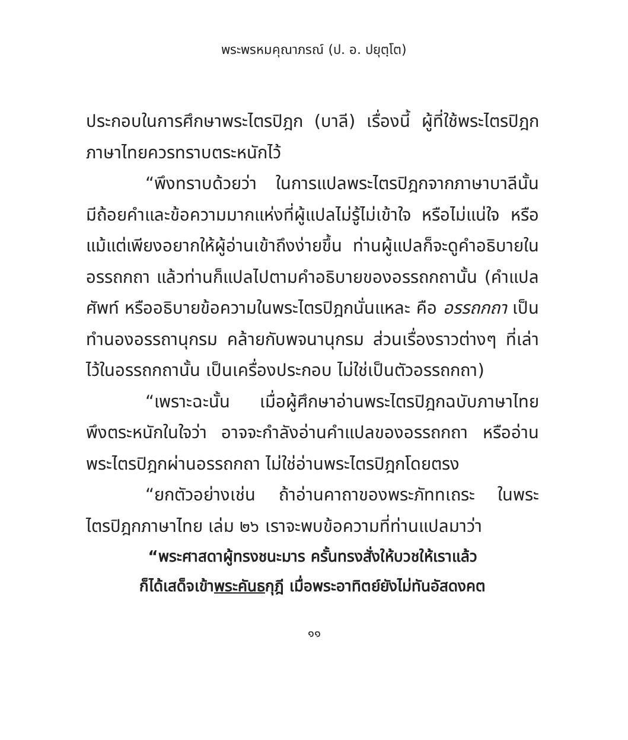พระพรหมคุณาภรณ์ (ป. อ. ปยุตฺโต)
ประกอบในการศึกษาพระไตรปิฎก (บาลี) เรื่องนี้ ผู้ที่ใช้พระไตรปิฎกภาษาไทยควรทราบตระหนักไว้
“พึงทราบด้วยว่า ในการแปลพระไตรปิฎกจากภาษาบาลีนั้น มีถ้อยคำและข้อความมากแห่งที่ผู้แปลไม่รู้ไม่เข้าใจ หรือไม่แน่ใจ หรือแม้แต่เพียงอยากให้ผู้อ่านเข้าถึงง่ายขึ้น ท่านผู้แปลก็จะดูคำอธิบายในอรรถกถา แล้วท่านก็แปลไปตามคำอธิบายของอรรถกถานั้น (คำแปลศัพท์ หรืออธิบายข้อความในพระไตรปิฎกนั่นแหละ คือ อรรถกถา เป็นทำนองอรรถานุกรม คล้ายกับพจนานุกรม ส่วนเรื่องราวต่างๆ ที่เล่าไว้ในอรรถกถานั้น เป็นเครื่องประกอบ ไม่ใช่เป็นตัวอรรถกถา)
“เพราะฉะนั้น เมื่อผู้ศึกษาอ่านพระไตรปิฎกฉบับภาษาไทย พึงตระหนักในใจว่า อาจจะกำลังอ่านคำแปลของอรรถกถา หรืออ่านพระไตรปิฎกผ่านอรรถกถา ไม่ใช่อ่านพระไตรปิฎกโดยตรง
“ยกตัวอย่างเช่น ถ้าอ่านคาถาของพระภัททเถระ ในพระไตรปิฎกภาษาไทย เล่ม ๒๖ เราจะพบข้อความที่ท่านแปลมาว่า
“พระศาสดาผู้ทรงชนะมาร ครั้นทรงสั่งให้บวชให้เราแล้ว
ก็ได้เสด็จเข้าพระคันธกุฎี เมื่อพระอาทิตย์ยังไม่ทันอัสดงคต
๑๑